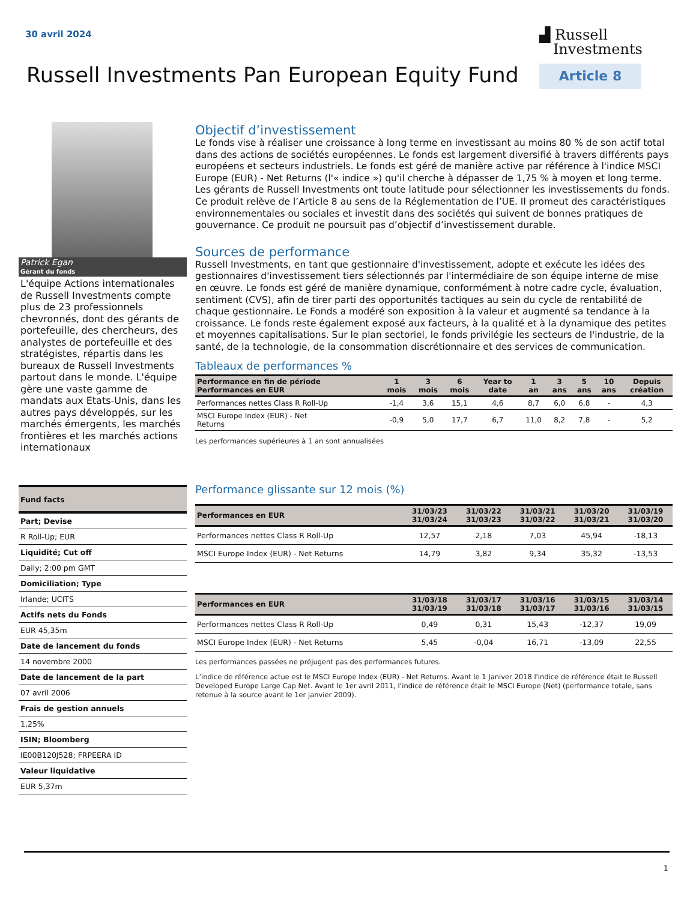30 avril 2024
▟ Russell
Investments
Russell Investments Pan European Equity Fund
Article 8
Patrick Egan
Gérant du fonds
L'équipe Actions internationales de Russell Investments compte plus de 23 professionnels chevronnés, dont des gérants de portefeuille, des chercheurs, des analystes de portefeuille et des stratégistes, répartis dans les bureaux de Russell Investments partout dans le monde. L'équipe gère une vaste gamme de mandats aux Etats-Unis, dans les autres pays développés, sur les marchés émergents, les marchés frontières et les marchés actions internationaux
| Fund facts |
| Part; Devise |
| R Roll-Up; EUR |
| Liquidité; Cut off |
| Daily; 2:00 pm GMT |
| Domiciliation; Type |
| Irlande; UCITS |
| Actifs nets du Fonds |
| EUR 45,35m |
| Date de lancement du fonds |
| 14 novembre 2000 |
| Date de lancement de la part |
| 07 avril 2006 |
| Frais de gestion annuels |
| 1,25% |
| ISIN; Bloomberg |
| IE00B120J528; FRPEERA ID |
| Valeur liquidative |
| EUR 5,37m |
Objectif d’investissement
Le fonds vise à réaliser une croissance à long terme en investissant au moins 80 % de son actif total dans des actions de sociétés européennes. Le fonds est largement diversifié à travers différents pays européens et secteurs industriels. Le fonds est géré de manière active par référence à l'indice MSCI Europe (EUR) - Net Returns (l'« indice ») qu'il cherche à dépasser de 1,75 % à moyen et long terme. Les gérants de Russell Investments ont toute latitude pour sélectionner les investissements du fonds. Ce produit relève de l’Article 8 au sens de la Réglementation de l’UE. Il promeut des caractéristiques environnementales ou sociales et investit dans des sociétés qui suivent de bonnes pratiques de gouvernance. Ce produit ne poursuit pas d’objectif d’investissement durable.
Sources de performance
Russell Investments, en tant que gestionnaire d'investissement, adopte et exécute les idées des gestionnaires d'investissement tiers sélectionnés par l'intermédiaire de son équipe interne de mise en œuvre. Le fonds est géré de manière dynamique, conformément à notre cadre cycle, évaluation, sentiment (CVS), afin de tirer parti des opportunités tactiques au sein du cycle de rentabilité de chaque gestionnaire. Le Fonds a modéré son exposition à la valeur et augmenté sa tendance à la croissance. Le fonds reste également exposé aux facteurs, à la qualité et à la dynamique des petites et moyennes capitalisations. Sur le plan sectoriel, le fonds privilégie les secteurs de l'industrie, de la santé, de la technologie, de la consommation discrétionnaire et des services de communication.
Tableaux de performances %
| Performance en fin de période Performances en EUR | 1 mois | 3 mois | 6 mois | Year to date | 1 an | 3 ans | 5 ans | 10 ans | Depuis création |
| --- | --- | --- | --- | --- | --- | --- | --- | --- | --- |
| Performances nettes Class R Roll-Up | -1,4 | 3,6 | 15,1 | 4,6 | 8,7 | 6,0 | 6,8 | - | 4,3 |
| MSCI Europe Index (EUR) - Net Returns | -0,9 | 5,0 | 17,7 | 6,7 | 11,0 | 8,2 | 7,8 | - | 5,2 |
Les performances supérieures à 1 an sont annualisées
Performance glissante sur 12 mois (%)
| Performances en EUR | 31/03/23 31/03/24 | 31/03/22 31/03/23 | 31/03/21 31/03/22 | 31/03/20 31/03/21 | 31/03/19 31/03/20 |
| --- | --- | --- | --- | --- | --- |
| Performances nettes Class R Roll-Up | 12,57 | 2,18 | 7,03 | 45,94 | -18,13 |
| MSCI Europe Index (EUR) - Net Returns | 14,79 | 3,82 | 9,34 | 35,32 | -13,53 |
| Performances en EUR | 31/03/18 31/03/19 | 31/03/17 31/03/18 | 31/03/16 31/03/17 | 31/03/15 31/03/16 | 31/03/14 31/03/15 |
| --- | --- | --- | --- | --- | --- |
| Performances nettes Class R Roll-Up | 0,49 | 0,31 | 15,43 | -12,37 | 19,09 |
| MSCI Europe Index (EUR) - Net Returns | 5,45 | -0,04 | 16,71 | -13,09 | 22,55 |
Les performances passées ne préjugent pas des performances futures.
L’indice de référence actue est le MSCI Europe Index (EUR) - Net Returns. Avant le 1 Janiver 2018 l'indice de référence était le Russell Developed Europe Large Cap Net. Avant le 1er avril 2011, l’indice de référence était le MSCI Europe (Net) (performance totale, sans retenue à la source avant le 1er janvier 2009).
1